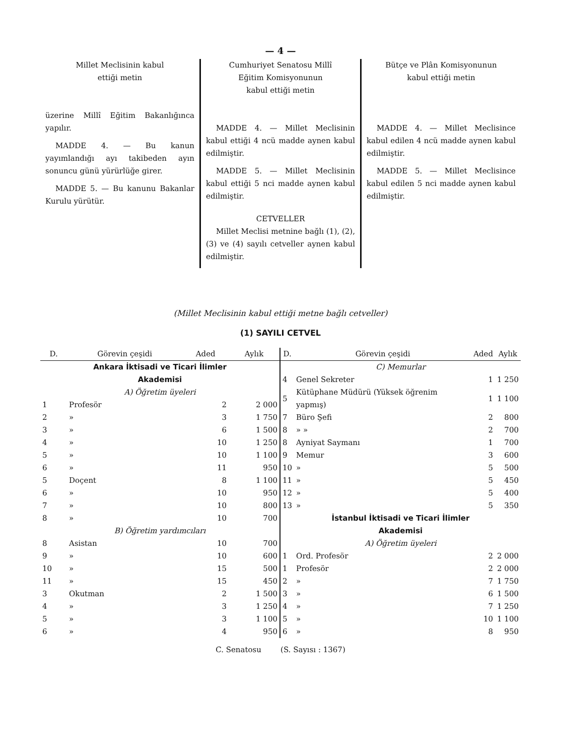— 4 —
Millet Meclisinin kabul
ettiği metin
üzerine Millî Eğitim Bakanlığınca yapılır.
MADDE 4. — Bu kanun yayımlandığı ayı takibeden ayın sonuncu günü yürürlüğe girer.
MADDE 5. — Bu kanunu Bakanlar Kurulu yürütür.
Cumhuriyet Senatosu Millî
Eğitim Komisyonunun
kabul ettiği metin
MADDE 4. — Millet Meclisinin kabul ettiği 4 ncü madde aynen kabul edilmiştir.
MADDE 5. — Millet Meclisinin kabul ettiği 5 nci madde aynen kabul edilmiştir.
CETVELLER
Millet Meclisi metnine bağlı (1), (2), (3) ve (4) sayılı cetveller aynen kabul edilmiştir.
Bütçe ve Plân Komisyonunun
kabul ettiği metin
MADDE 4. — Millet Meclisince kabul edilen 4 ncü madde aynen kabul edilmiştir.
MADDE 5. — Millet Meclisince kabul edilen 5 nci madde aynen kabul edilmiştir.
(Millet Meclisinin kabul ettiği metne bağlı cetveller)
(1) SAYILI CETVEL
| D. | Görevin çeşidi | Aded | Aylık |
| --- | --- | --- | --- |
| Ankara İktisadi ve Ticari İlimler Akademisi | | | |
| A) Öğretim üyeleri | | | |
| 1 | Profesör | 2 | 2 000 |
| 2 | » | 3 | 1 750 |
| 3 | » | 6 | 1 500 |
| 4 | » | 10 | 1 250 |
| 5 | » | 10 | 1 100 |
| 6 | » | 11 | 950 |
| 5 | Doçent | 8 | 1 100 |
| 6 | » | 10 | 950 |
| 7 | » | 10 | 800 |
| 8 | » | 10 | 700 |
| B) Öğretim yardımcıları | | | |
| 8 | Asistan | 10 | 700 |
| 9 | » | 10 | 600 |
| 10 | » | 15 | 500 |
| 11 | » | 15 | 450 |
| 3 | Okutman | 2 | 1 500 |
| 4 | » | 3 | 1 250 |
| 5 | » | 3 | 1 100 |
| 6 | » | 4 | 950 |
| D. | Görevin çeşidi | Aded | Aylık |
| --- | --- | --- | --- |
| C) Memurlar | | | |
| 4 | Genel Sekreter | 1 | 1 250 |
| 5 | Kütüphane Müdürü (Yüksek öğrenim yapmış) | 1 | 1 100 |
| 7 | Büro Şefi | 2 | 800 |
| 8 | » » | 2 | 700 |
| 8 | Ayniyat Saymanı | 1 | 700 |
| 9 | Memur | 3 | 600 |
| 10 | » | 5 | 500 |
| 11 | » | 5 | 450 |
| 12 | » | 5 | 400 |
| 13 | » | 5 | 350 |
| İstanbul İktisadi ve Ticari İlimler Akademisi | | | |
| A) Öğretim üyeleri | | | |
| 1 | Ord. Profesör | 2 | 2 000 |
| 1 | Profesör | 2 | 2 000 |
| 2 | » | 7 | 1 750 |
| 3 | » | 6 | 1 500 |
| 4 | » | 7 | 1 250 |
| 5 | » | 10 | 1 100 |
| 6 | » | 8 | 950 |
C. Senatosu (S. Sayısı : 1367)